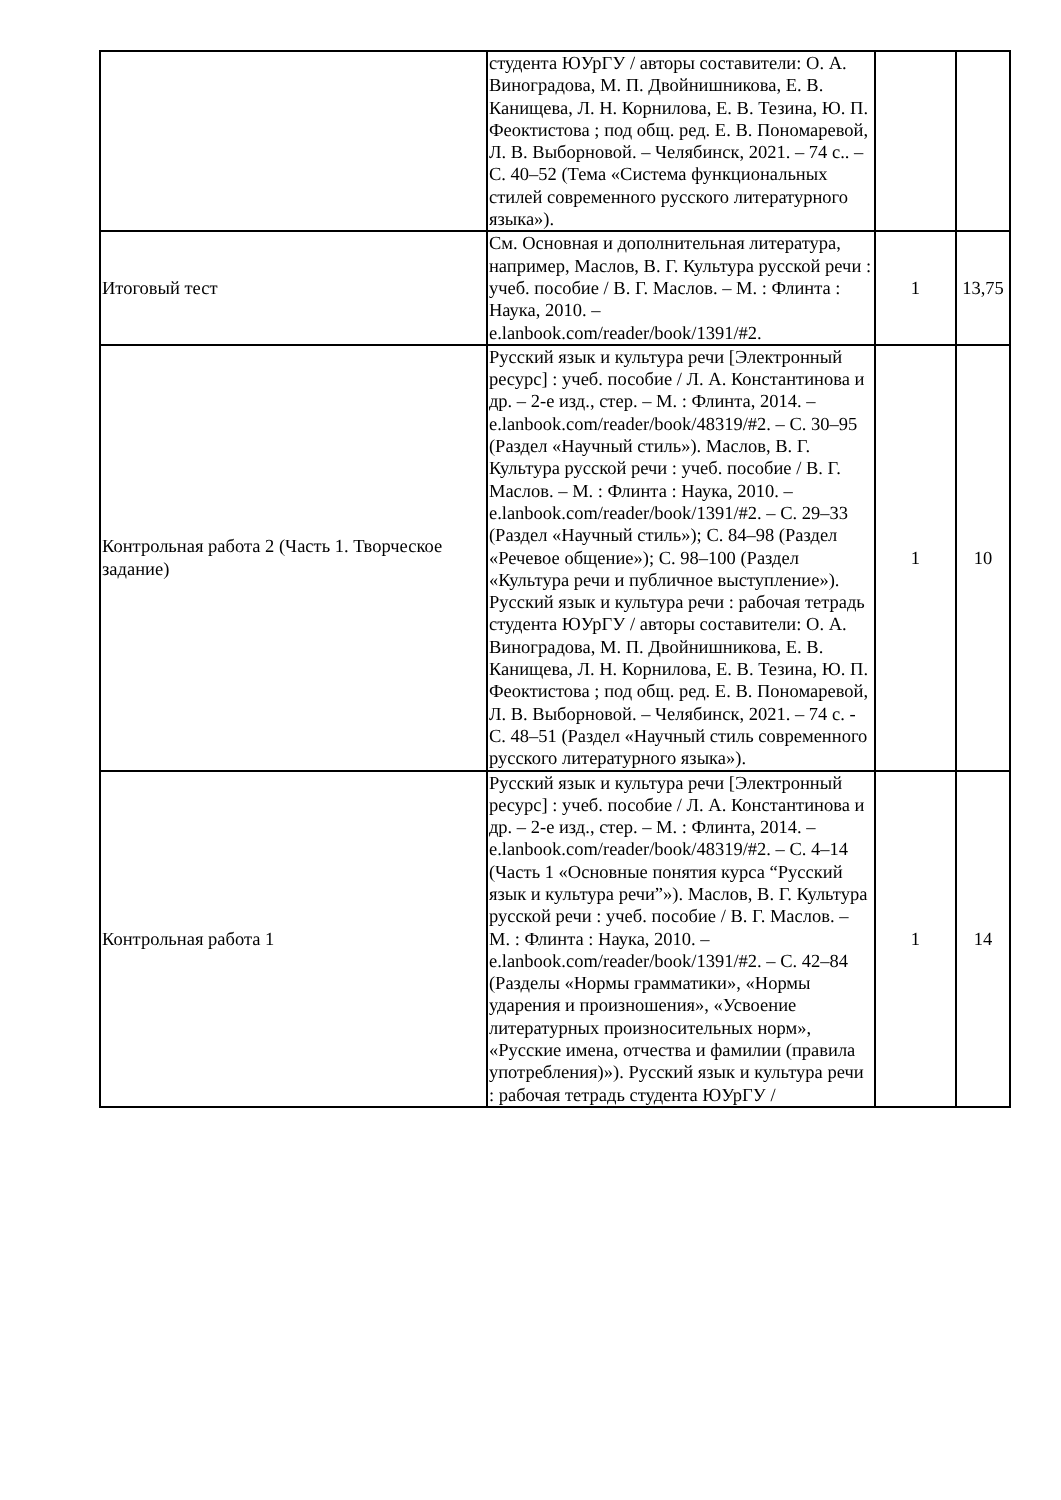| | студента ЮУрГУ / авторы составители: О. А. Виноградова, М. П. Двойнишникова, Е. В. Канищева, Л. Н. Корнилова, Е. В. Тезина, Ю. П. Феоктистова ; под общ. ред. Е. В. Пономаревой, Л. В. Выборновой. – Челябинск, 2021. – 74 с.. – С. 40–52 (Тема «Система функциональных стилей современного русского литературного языка»). | | |
| Итоговый тест | См. Основная и дополнительная литература, например, Маслов, В. Г. Культура русской речи : учеб. пособие / В. Г. Маслов. – М. : Флинта : Наука, 2010. – e.lanbook.com/reader/book/1391/#2. | 1 | 13,75 |
| Контрольная работа 2 (Часть 1. Творческое задание) | Русский язык и культура речи [Электронный ресурс] : учеб. пособие / Л. А. Константинова и др. – 2-е изд., стер. – М. : Флинта, 2014. – e.lanbook.com/reader/book/48319/#2. – С. 30–95 (Раздел «Научный стиль»). Маслов, В. Г. Культура русской речи : учеб. пособие / В. Г. Маслов. – М. : Флинта : Наука, 2010. – e.lanbook.com/reader/book/1391/#2. – С. 29–33 (Раздел «Научный стиль»); С. 84–98 (Раздел «Речевое общение»); С. 98–100 (Раздел «Культура речи и публичное выступление»). Русский язык и культура речи : рабочая тетрадь студента ЮУрГУ / авторы составители: О. А. Виноградова, М. П. Двойнишникова, Е. В. Канищева, Л. Н. Корнилова, Е. В. Тезина, Ю. П. Феоктистова ; под общ. ред. Е. В. Пономаревой, Л. В. Выборновой. – Челябинск, 2021. – 74 с. - С. 48–51 (Раздел «Научный стиль современного русского литературного языка»). | 1 | 10 |
| Контрольная работа 1 | Русский язык и культура речи [Электронный ресурс] : учеб. пособие / Л. А. Константинова и др. – 2-е изд., стер. – М. : Флинта, 2014. – e.lanbook.com/reader/book/48319/#2. – С. 4–14 (Часть 1 «Основные понятия курса “Русский язык и культура речи”»). Маслов, В. Г. Культура русской речи : учеб. пособие / В. Г. Маслов. – М. : Флинта : Наука, 2010. – e.lanbook.com/reader/book/1391/#2. – С. 42–84 (Разделы «Нормы грамматики», «Нормы ударения и произношения», «Усвоение литературных произносительных норм», «Русские имена, отчества и фамилии (правила употребления)»). Русский язык и культура речи : рабочая тетрадь студента ЮУрГУ / | 1 | 14 |